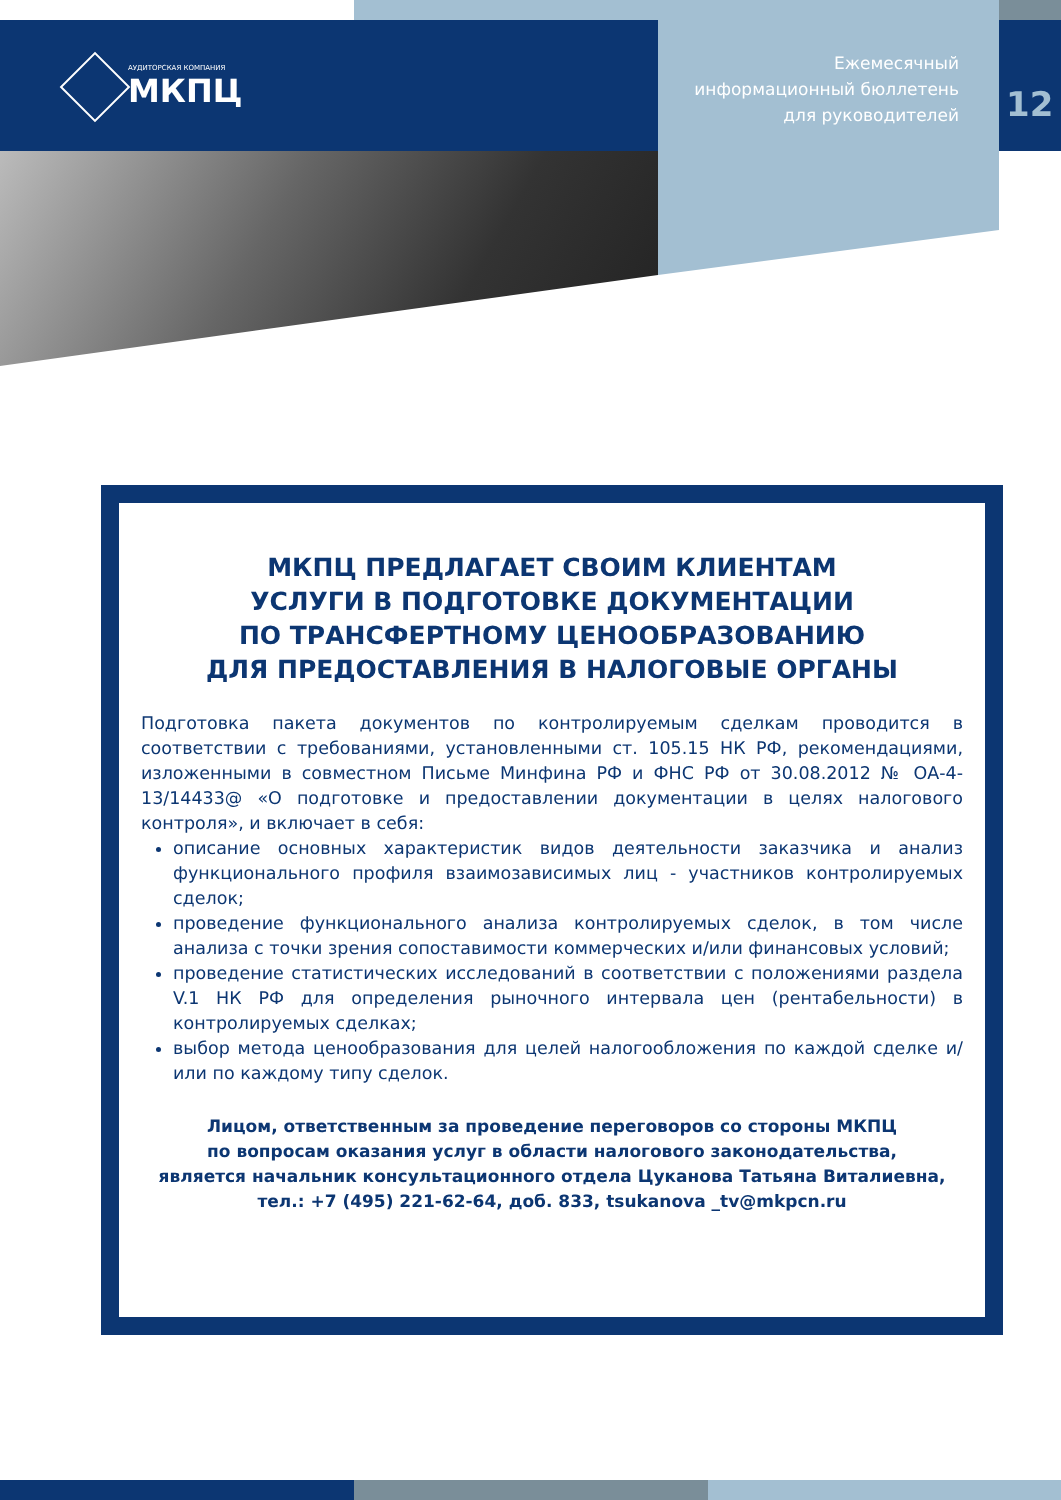АУДИТОРСКАЯ КОМПАНИЯ
МКПЦ
Ежемесячный
информационный бюллетень
для руководителей
12
МКПЦ ПРЕДЛАГАЕТ СВОИМ КЛИЕНТАМ
УСЛУГИ В ПОДГОТОВКЕ ДОКУМЕНТАЦИИ
ПО ТРАНСФЕРТНОМУ ЦЕНООБРАЗОВАНИЮ
ДЛЯ ПРЕДОСТАВЛЕНИЯ В НАЛОГОВЫЕ ОРГАНЫ
Подготовка пакета документов по контролируемым сделкам проводится в соответствии с требованиями, установленными ст. 105.15 НК РФ, рекомендациями, изложенными в совместном Письме Минфина РФ и ФНС РФ от 30.08.2012 № ОА-4-13/14433@ «О подготовке и предоставлении документации в целях налогового контроля», и включает в себя:
описание основных характеристик видов деятельности заказчика и анализ функционального профиля взаимозависимых лиц - участников контролируемых сделок;
проведение функционального анализа контролируемых сделок, в том числе анализа с точки зрения сопоставимости коммерческих и/или финансовых условий;
проведение статистических исследований в соответствии с положениями раздела V.1 НК РФ для определения рыночного интервала цен (рентабельности) в контролируемых сделках;
выбор метода ценообразования для целей налогообложения по каждой сделке и/или по каждому типу сделок.
Лицом, ответственным за проведение переговоров со стороны МКПЦ
по вопросам оказания услуг в области налогового законодательства,
является начальник консультационного отдела Цуканова Татьяна Виталиевна,
тел.: +7 (495) 221-62-64, доб. 833, tsukanova _tv@mkpcn.ru